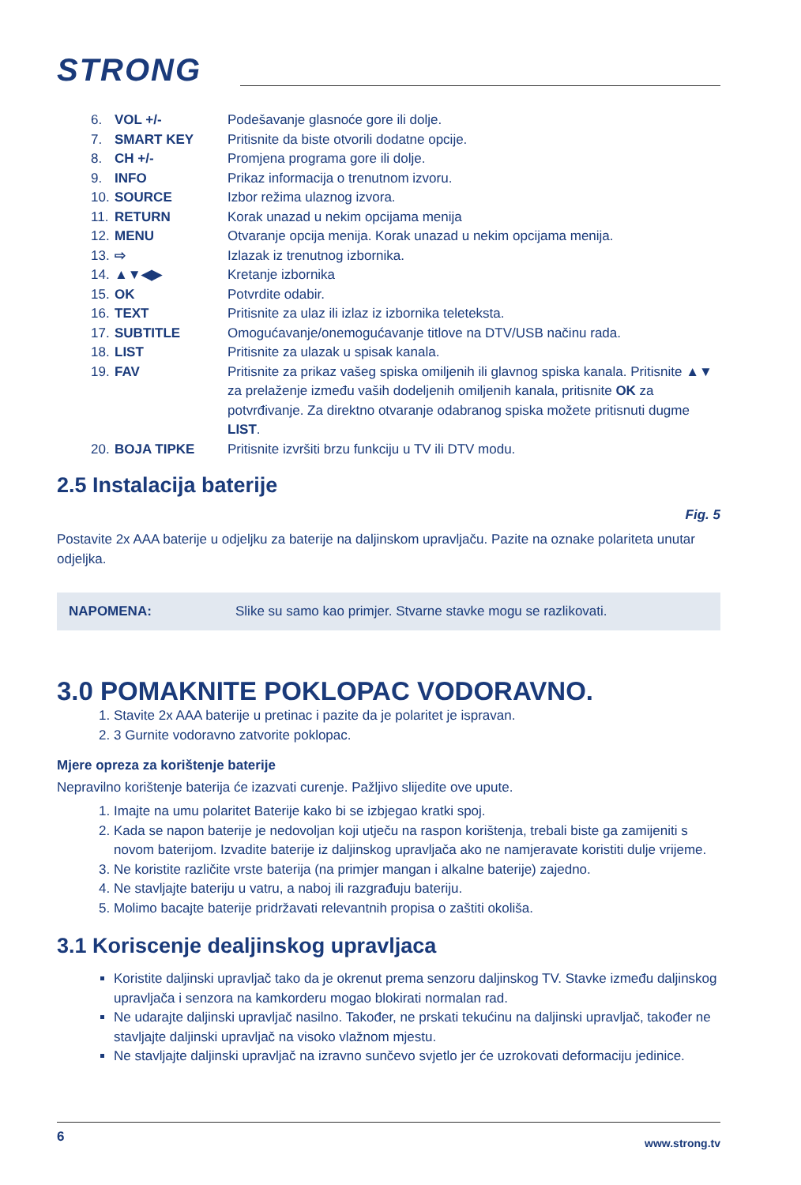STRONG
| 6. | VOL +/- | Podešavanje glasnoće gore ili dolje. |
| 7. | SMART KEY | Pritisnite da biste otvorili dodatne opcije. |
| 8. | CH +/- | Promjena programa gore ili dolje. |
| 9. | INFO | Prikaz informacija o trenutnom izvoru. |
| 10. | SOURCE | Izbor režima ulaznog izvora. |
| 11. | RETURN | Korak unazad u nekim opcijama menija |
| 12. | MENU | Otvaranje opcija menija. Korak unazad u nekim opcijama menija. |
| 13. | ⇨ | Izlazak iz trenutnog izbornika. |
| 14. | ▲▼◀▶ | Kretanje izbornika |
| 15. | OK | Potvrdite odabir. |
| 16. | TEXT | Pritisnite za ulaz ili izlaz iz izbornika teleteksta. |
| 17. | SUBTITLE | Omogućavanje/onemogućavanje titlove na DTV/USB načinu rada. |
| 18. | LIST | Pritisnite za ulazak u spisak kanala. |
| 19. | FAV | Pritisnite za prikaz vašeg spiska omiljenih ili glavnog spiska kanala. Pritisnite ▲▼ za prelaženje između vaših dodeljenih omiljenih kanala, pritisnite OK za potvrđivanje. Za direktno otvaranje odabranog spiska možete pritisnuti dugme LIST . |
| 20. | BOJA TIPKE | Pritisnite izvršiti brzu funkciju u TV ili DTV modu. |
2.5 Instalacija baterije
Fig. 5
Postavite 2x AAA baterije u odjeljku za baterije na daljinskom upravljaču. Pazite na oznake polariteta unutar odjeljka.
NAPOMENA: Slike su samo kao primjer. Stvarne stavke mogu se razlikovati.
3.0 POMAKNITE POKLOPAC VODORAVNO.
1. Stavite 2x AAA baterije u pretinac i pazite da je polaritet je ispravan.
2. 3 Gurnite vodoravno zatvorite poklopac.
Mjere opreza za korištenje baterije
Nepravilno korištenje baterija će izazvati curenje. Pažljivo slijedite ove upute.
1. Imajte na umu polaritet Baterije kako bi se izbjegao kratki spoj.
2. Kada se napon baterije je nedovoljan koji utječu na raspon korištenja, trebali biste ga zamijeniti s novom baterijom. Izvadite baterije iz daljinskog upravljača ako ne namjeravate koristiti dulje vrijeme.
3. Ne koristite različite vrste baterija (na primjer mangan i alkalne baterije) zajedno.
4. Ne stavljajte bateriju u vatru, a naboj ili razgrađuju bateriju.
5. Molimo bacajte baterije pridržavati relevantnih propisa o zaštiti okoliša.
3.1 Koriscenje dealjinskog upravljaca
Koristite daljinski upravljač tako da je okrenut prema senzoru daljinskog TV. Stavke između daljinskog upravljača i senzora na kamkorderu mogao blokirati normalan rad.
Ne udarajte daljinski upravljač nasilno. Također, ne prskati tekućinu na daljinski upravljač, također ne stavljajte daljinski upravljač na visoko vlažnom mjestu.
Ne stavljajte daljinski upravljač na izravno sunčevo svjetlo jer će uzrokovati deformaciju jedinice.
6 www.strong.tv